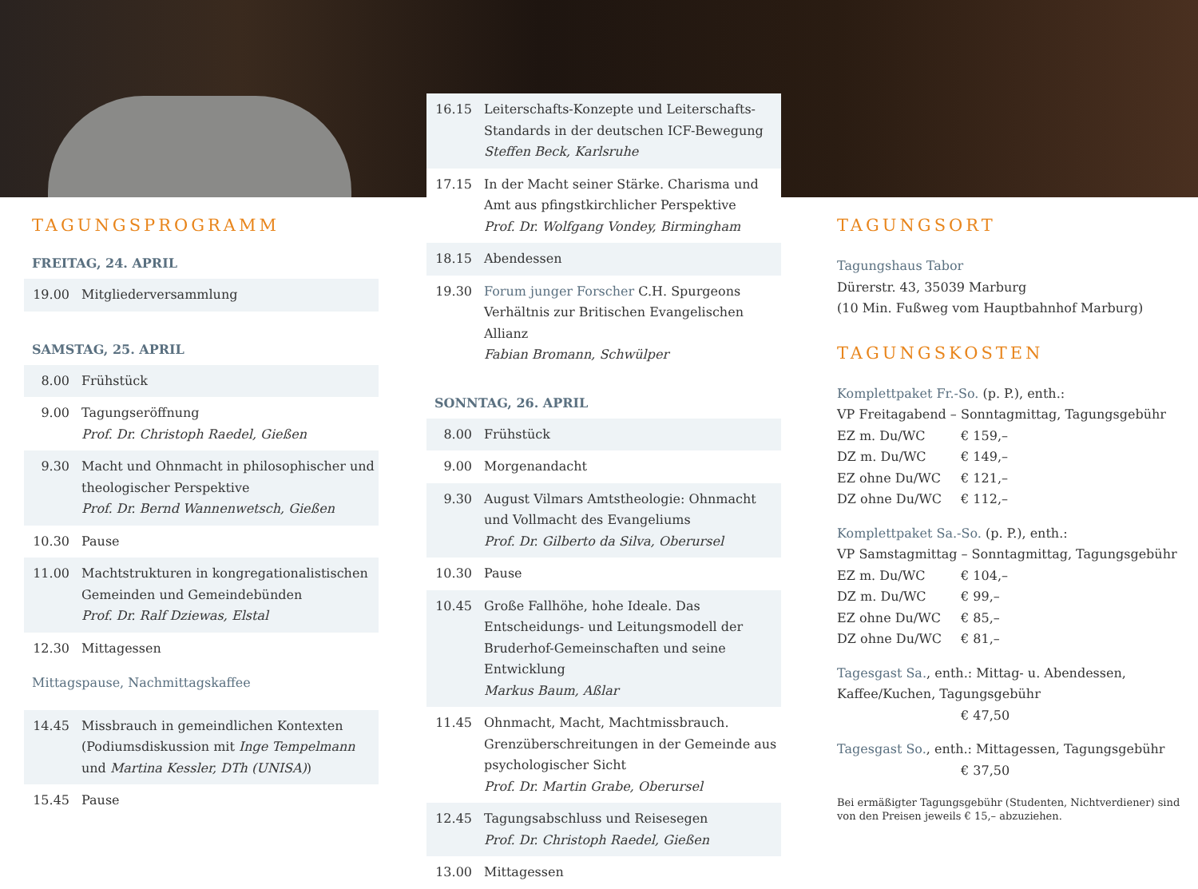TAGUNGSPROGRAMM
FREITAG, 24. APRIL
| 19.00 | Mitgliederversammlung |
SAMSTAG, 25. APRIL
| 8.00 | Frühstück |
| 9.00 | Tagungseröffnung Prof. Dr. Christoph Raedel, Gießen |
| 9.30 | Macht und Ohnmacht in philosophischer und theologischer Perspektive Prof. Dr. Bernd Wannenwetsch, Gießen |
| 10.30 | Pause |
| 11.00 | Machtstrukturen in kongregationalistischen Gemeinden und Gemeindebünden Prof. Dr. Ralf Dziewas, Elstal |
| 12.30 | Mittagessen |
Mittagspause, Nachmittagskaffee
| 14.45 | Missbrauch in gemeindlichen Kontexten (Podiumsdiskussion mit Inge Tempelmann und Martina Kessler, DTh (UNISA) ) |
| 15.45 | Pause |
| 16.15 | Leiterschafts-Konzepte und Leiterschafts-Standards in der deutschen ICF-Bewegung Steffen Beck, Karlsruhe |
| 17.15 | In der Macht seiner Stärke. Charisma und Amt aus pfingstkirchlicher Perspektive Prof. Dr. Wolfgang Vondey, Birmingham |
| 18.15 | Abendessen |
| 19.30 | Forum junger Forscher C.H. Spurgeons Verhältnis zur Britischen Evangelischen Allianz Fabian Bromann, Schwülper |
SONNTAG, 26. APRIL
| 8.00 | Frühstück |
| 9.00 | Morgenandacht |
| 9.30 | August Vilmars Amtstheologie: Ohnmacht und Vollmacht des Evangeliums Prof. Dr. Gilberto da Silva, Oberursel |
| 10.30 | Pause |
| 10.45 | Große Fallhöhe, hohe Ideale. Das Entscheidungs- und Leitungsmodell der Bruderhof-Gemeinschaften und seine Entwicklung Markus Baum, Aßlar |
| 11.45 | Ohnmacht, Macht, Machtmissbrauch. Grenzüberschreitungen in der Gemeinde aus psychologischer Sicht Prof. Dr. Martin Grabe, Oberursel |
| 12.45 | Tagungsabschluss und Reisesegen Prof. Dr. Christoph Raedel, Gießen |
| 13.00 | Mittagessen |
TAGUNGSORT
Tagungshaus Tabor
Dürerstr. 43, 35039 Marburg
(10 Min. Fußweg vom Hauptbahnhof Marburg)
TAGUNGSKOSTEN
Komplettpaket Fr.-So. (p. P.), enth.:
VP Freitagabend – Sonntagmittag, Tagungsgebühr
EZ m. Du/WC € 159,–
DZ m. Du/WC € 149,–
EZ ohne Du/WC € 121,–
DZ ohne Du/WC € 112,–
Komplettpaket Sa.-So. (p. P.), enth.:
VP Samstagmittag – Sonntagmittag, Tagungsgebühr
EZ m. Du/WC € 104,–
DZ m. Du/WC € 99,–
EZ ohne Du/WC € 85,–
DZ ohne Du/WC € 81,–
Tagesgast Sa., enth.: Mittag- u. Abendessen, Kaffee/Kuchen, Tagungsgebühr
€ 47,50
Tagesgast So., enth.: Mittagessen, Tagungsgebühr
€ 37,50
Bei ermäßigter Tagungsgebühr (Studenten, Nichtverdiener) sind von den Preisen jeweils € 15,– abzuziehen.